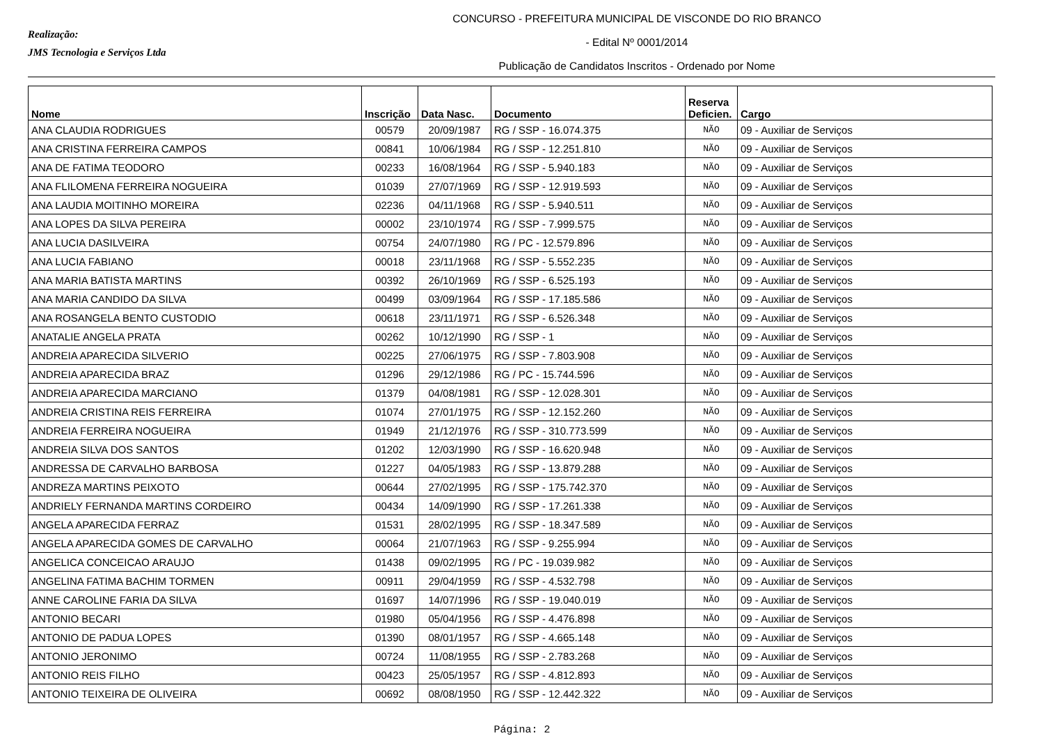Realização:
JMS Tecnologia e Serviços Ltda
CONCURSO - PREFEITURA MUNICIPAL DE VISCONDE DO RIO BRANCO
- Edital Nº 0001/2014
Publicação de Candidatos Inscritos - Ordenado por Nome
| Nome | Inscrição | Data Nasc. | Documento | Reserva Deficien. | Cargo |
| --- | --- | --- | --- | --- | --- |
| ANA CLAUDIA RODRIGUES | 00579 | 20/09/1987 | RG / SSP - 16.074.375 | NÃO | 09 - Auxiliar de Serviços |
| ANA CRISTINA FERREIRA CAMPOS | 00841 | 10/06/1984 | RG / SSP - 12.251.810 | NÃO | 09 - Auxiliar de Serviços |
| ANA DE FATIMA TEODORO | 00233 | 16/08/1964 | RG / SSP - 5.940.183 | NÃO | 09 - Auxiliar de Serviços |
| ANA FLILOMENA FERREIRA NOGUEIRA | 01039 | 27/07/1969 | RG / SSP - 12.919.593 | NÃO | 09 - Auxiliar de Serviços |
| ANA LAUDIA MOITINHO MOREIRA | 02236 | 04/11/1968 | RG / SSP - 5.940.511 | NÃO | 09 - Auxiliar de Serviços |
| ANA LOPES DA SILVA PEREIRA | 00002 | 23/10/1974 | RG / SSP - 7.999.575 | NÃO | 09 - Auxiliar de Serviços |
| ANA LUCIA DASILVEIRA | 00754 | 24/07/1980 | RG / PC - 12.579.896 | NÃO | 09 - Auxiliar de Serviços |
| ANA LUCIA FABIANO | 00018 | 23/11/1968 | RG / SSP - 5.552.235 | NÃO | 09 - Auxiliar de Serviços |
| ANA MARIA BATISTA MARTINS | 00392 | 26/10/1969 | RG / SSP - 6.525.193 | NÃO | 09 - Auxiliar de Serviços |
| ANA MARIA CANDIDO DA SILVA | 00499 | 03/09/1964 | RG / SSP - 17.185.586 | NÃO | 09 - Auxiliar de Serviços |
| ANA ROSANGELA BENTO CUSTODIO | 00618 | 23/11/1971 | RG / SSP - 6.526.348 | NÃO | 09 - Auxiliar de Serviços |
| ANATALIE ANGELA PRATA | 00262 | 10/12/1990 | RG / SSP - 1 | NÃO | 09 - Auxiliar de Serviços |
| ANDREIA APARECIDA SILVERIO | 00225 | 27/06/1975 | RG / SSP - 7.803.908 | NÃO | 09 - Auxiliar de Serviços |
| ANDREIA APARECIDA BRAZ | 01296 | 29/12/1986 | RG / PC - 15.744.596 | NÃO | 09 - Auxiliar de Serviços |
| ANDREIA APARECIDA MARCIANO | 01379 | 04/08/1981 | RG / SSP - 12.028.301 | NÃO | 09 - Auxiliar de Serviços |
| ANDREIA CRISTINA REIS FERREIRA | 01074 | 27/01/1975 | RG / SSP - 12.152.260 | NÃO | 09 - Auxiliar de Serviços |
| ANDREIA FERREIRA NOGUEIRA | 01949 | 21/12/1976 | RG / SSP - 310.773.599 | NÃO | 09 - Auxiliar de Serviços |
| ANDREIA SILVA DOS SANTOS | 01202 | 12/03/1990 | RG / SSP - 16.620.948 | NÃO | 09 - Auxiliar de Serviços |
| ANDRESSA DE CARVALHO BARBOSA | 01227 | 04/05/1983 | RG / SSP - 13.879.288 | NÃO | 09 - Auxiliar de Serviços |
| ANDREZA MARTINS PEIXOTO | 00644 | 27/02/1995 | RG / SSP - 175.742.370 | NÃO | 09 - Auxiliar de Serviços |
| ANDRIELY FERNANDA MARTINS CORDEIRO | 00434 | 14/09/1990 | RG / SSP - 17.261.338 | NÃO | 09 - Auxiliar de Serviços |
| ANGELA APARECIDA FERRAZ | 01531 | 28/02/1995 | RG / SSP - 18.347.589 | NÃO | 09 - Auxiliar de Serviços |
| ANGELA APARECIDA GOMES DE CARVALHO | 00064 | 21/07/1963 | RG / SSP - 9.255.994 | NÃO | 09 - Auxiliar de Serviços |
| ANGELICA CONCEICAO ARAUJO | 01438 | 09/02/1995 | RG / PC - 19.039.982 | NÃO | 09 - Auxiliar de Serviços |
| ANGELINA FATIMA BACHIM TORMEN | 00911 | 29/04/1959 | RG / SSP - 4.532.798 | NÃO | 09 - Auxiliar de Serviços |
| ANNE CAROLINE FARIA DA SILVA | 01697 | 14/07/1996 | RG / SSP - 19.040.019 | NÃO | 09 - Auxiliar de Serviços |
| ANTONIO BECARI | 01980 | 05/04/1956 | RG / SSP - 4.476.898 | NÃO | 09 - Auxiliar de Serviços |
| ANTONIO DE PADUA LOPES | 01390 | 08/01/1957 | RG / SSP - 4.665.148 | NÃO | 09 - Auxiliar de Serviços |
| ANTONIO JERONIMO | 00724 | 11/08/1955 | RG / SSP - 2.783.268 | NÃO | 09 - Auxiliar de Serviços |
| ANTONIO REIS FILHO | 00423 | 25/05/1957 | RG / SSP - 4.812.893 | NÃO | 09 - Auxiliar de Serviços |
| ANTONIO TEIXEIRA DE OLIVEIRA | 00692 | 08/08/1950 | RG / SSP - 12.442.322 | NÃO | 09 - Auxiliar de Serviços |
Página: 2